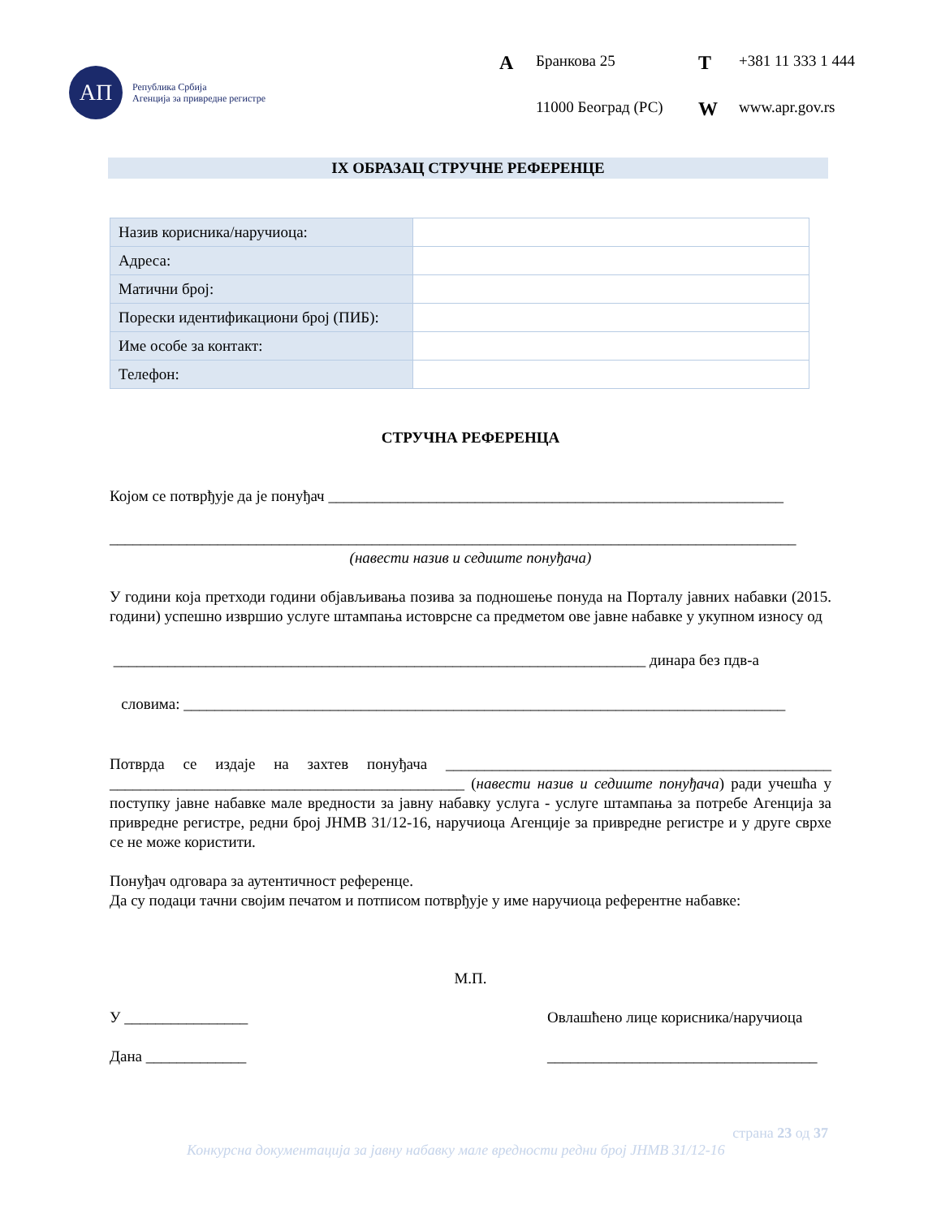АП
Република Србија
Агенција за привредне регистре
A Бранкова 25 T +381 11 333 1 444 11000 Београд (РС) W www.apr.gov.rs
IX ОБРАЗАЦ СТРУЧНЕ РЕФЕРЕНЦЕ
| Назив корисника/наручиоца: | |
| Адреса: | |
| Матични број: | |
| Порески идентификациони број (ПИБ): | |
| Име особе за контакт: | |
| Телефон: | |
СТРУЧНА РЕФЕРЕНЦА
Којом се потврђује да је понуђач ___________________________________________________________
_________________________________________________________________________________________
(навести назив и седиште понуђача)
У години која претходи години објављивања позива за подношење понуда на Порталу јавних набавки (2015. години) успешно извршио услуге штампања истоврсне са предметом ове јавне набавке у укупном износу од
_____________________________________________________________________ динара без пдв-а
словима: ______________________________________________________________________________
Потврда се издаје на захтев понуђача __________________________________________________ ______________________________________________ (навести назив и седиште понуђача) ради учешћа у поступку јавне набавке мале вредности за јавну набавку услуга - услуге штампања за потребе Агенција за привредне регистре, редни број ЈНМВ 31/12-16, наручиоца Агенције за привредне регистре и у друге сврхе се не може користити.
Понуђач одговара за аутентичност референце.
Да су подаци тачни својим печатом и потписом потврђује у име наручиоца референтне набавке:
М.П.
У ________________ Овлашћено лице корисника/наручиоца
Дана _____________ ___________________________________
страна 23 од 37
Конкурсна документација за јавну набавку мале вредности редни број ЈНМВ 31/12-16